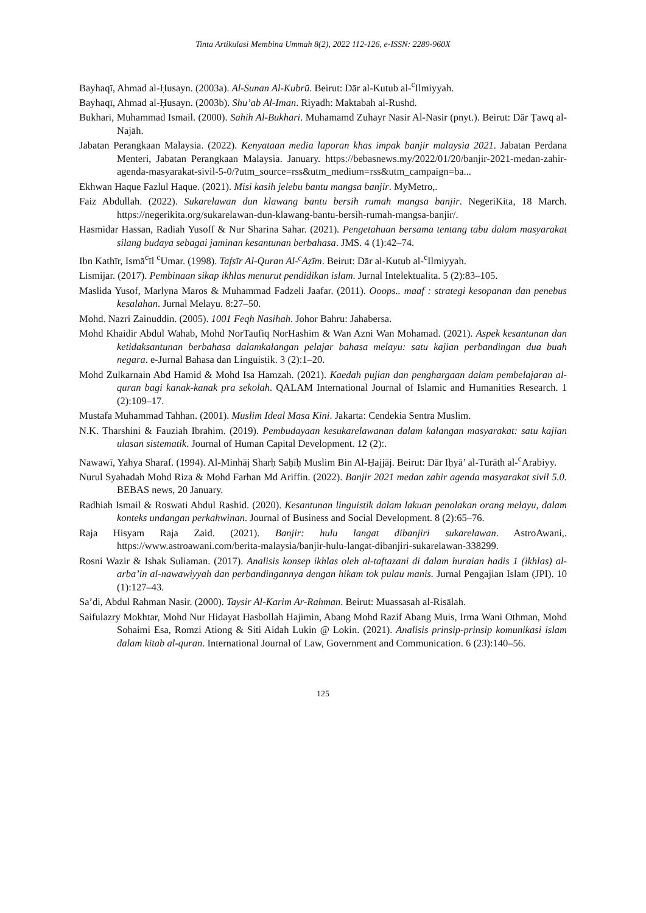Tinta Artikulasi Membina Ummah 8(2), 2022 112-126, e-ISSN: 2289-960X
Bayhaqī, Ahmad al-Ḥusayn. (2003a). Al-Sunan Al-Kubrū. Beirut: Dār al-Kutub al-<sup>c</sup>Ilmiyyah.
Bayhaqī, Ahmad al-Ḥusayn. (2003b). Shu’ab Al-Iman. Riyadh: Maktabah al-Rushd.
Bukhari, Muhammad Ismail. (2000). Sahih Al-Bukhari. Muhamamd Zuhayr Nasir Al-Nasir (pnyt.). Beirut: Dār Ṭawq al-Najāh.
Jabatan Perangkaan Malaysia. (2022). Kenyataan media laporan khas impak banjir malaysia 2021. Jabatan Perdana Menteri, Jabatan Perangkaan Malaysia. January. https://bebasnews.my/2022/01/20/banjir-2021-medan-zahir-agenda-masyarakat-sivil-5-0/?utm_source=rss&utm_medium=rss&utm_campaign=ba...
Ekhwan Haque Fazlul Haque. (2021). Misi kasih jelebu bantu mangsa banjir. MyMetro,.
Faiz Abdullah. (2022). Sukarelawan dun klawang bantu bersih rumah mangsa banjir. NegeriKita, 18 March. https://negerikita.org/sukarelawan-dun-klawang-bantu-bersih-rumah-mangsa-banjir/.
Hasmidar Hassan, Radiah Yusoff & Nur Sharina Sahar. (2021). Pengetahuan bersama tentang tabu dalam masyarakat silang budaya sebagai jaminan kesantunan berbahasa. JMS. 4 (1):42–74.
Ibn Kathīr, Ismā<sup>c</sup>īl <sup>c</sup>Umar. (1998). Tafsīr Al-Quran Al-<sup>c</sup>Aẓīm. Beirut: Dār al-Kutub al-<sup>c</sup>Ilmiyyah.
Lismijar. (2017). Pembinaan sikap ikhlas menurut pendidikan islam. Jurnal Intelektualita. 5 (2):83–105.
Maslida Yusof, Marlyna Maros & Muhammad Fadzeli Jaafar. (2011). Ooops.. maaf : strategi kesopanan dan penebus kesalahan. Jurnal Melayu. 8:27–50.
Mohd. Nazri Zainuddin. (2005). 1001 Feqh Nasihah. Johor Bahru: Jahabersa.
Mohd Khaidir Abdul Wahab, Mohd NorTaufiq NorHashim & Wan Azni Wan Mohamad. (2021). Aspek kesantunan dan ketidaksantunan berbahasa dalamkalangan pelajar bahasa melayu: satu kajian perbandingan dua buah negara. e-Jurnal Bahasa dan Linguistik. 3 (2):1–20.
Mohd Zulkarnain Abd Hamid & Mohd Isa Hamzah. (2021). Kaedah pujian dan penghargaan dalam pembelajaran al-quran bagi kanak-kanak pra sekolah. QALAM International Journal of Islamic and Humanities Research. 1 (2):109–17.
Mustafa Muhammad Tahhan. (2001). Muslim Ideal Masa Kini. Jakarta: Cendekia Sentra Muslim.
N.K. Tharshini & Fauziah Ibrahim. (2019). Pembudayaan kesukarelawanan dalam kalangan masyarakat: satu kajian ulasan sistematik. Journal of Human Capital Development. 12 (2):.
Nawawī, Yahya Sharaf. (1994). Al-Minhāj Sharḥ Saḥīḥ Muslim Bin Al-Ḥajjāj. Beirut: Dār Iḥyā’ al-Turāth al-<sup>c</sup>Arabiyy.
Nurul Syahadah Mohd Riza & Mohd Farhan Md Ariffin. (2022). Banjir 2021 medan zahir agenda masyarakat sivil 5.0. BEBAS news, 20 January.
Radhiah Ismail & Roswati Abdul Rashid. (2020). Kesantunan linguistik dalam lakuan penolakan orang melayu, dalam konteks undangan perkahwinan. Journal of Business and Social Development. 8 (2):65–76.
Raja Hisyam Raja Zaid. (2021). Banjir: hulu langat dibanjiri sukarelawan. AstroAwani,. https://www.astroawani.com/berita-malaysia/banjir-hulu-langat-dibanjiri-sukarelawan-338299.
Rosni Wazir & Ishak Suliaman. (2017). Analisis konsep ikhlas oleh al-taftazani di dalam huraian hadis 1 (ikhlas) al-arba’in al-nawawiyyah dan perbandingannya dengan hikam tok pulau manis. Jurnal Pengajian Islam (JPI). 10 (1):127–43.
Sa’di, Abdul Rahman Nasir. (2000). Taysir Al-Karim Ar-Rahman. Beirut: Muassasah al-Risālah.
Saifulazry Mokhtar, Mohd Nur Hidayat Hasbollah Hajimin, Abang Mohd Razif Abang Muis, Irma Wani Othman, Mohd Sohaimi Esa, Romzi Ationg & Siti Aidah Lukin @ Lokin. (2021). Analisis prinsip-prinsip komunikasi islam dalam kitab al-quran. International Journal of Law, Government and Communication. 6 (23):140–56.
125